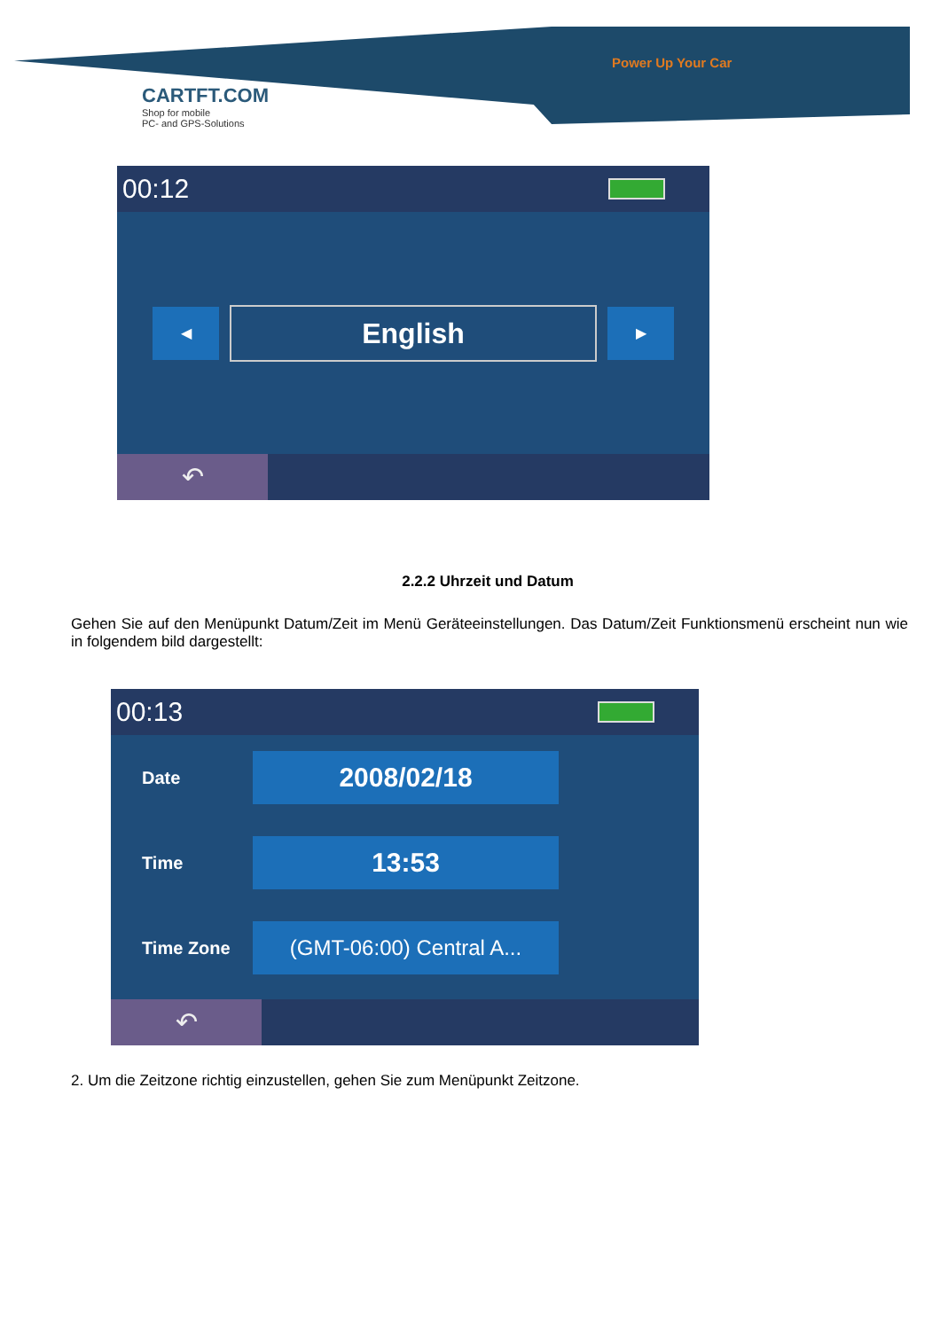Power Up Your Car
CARTFT.COM
Shop for mobile
PC- and GPS-Solutions
00:12
◀
English
▶
↶
2.2.2 Uhrzeit und Datum
Gehen Sie auf den Menüpunkt Datum/Zeit im Menü Geräteeinstellungen. Das Datum/Zeit Funktionsmenü erscheint nun wie in folgendem bild dargestellt:
00:13
Date
2008/02/18
Time
13:53
Time Zone
(GMT-06:00) Central A...
↶
2. Um die Zeitzone richtig einzustellen, gehen Sie zum Menüpunkt Zeitzone.